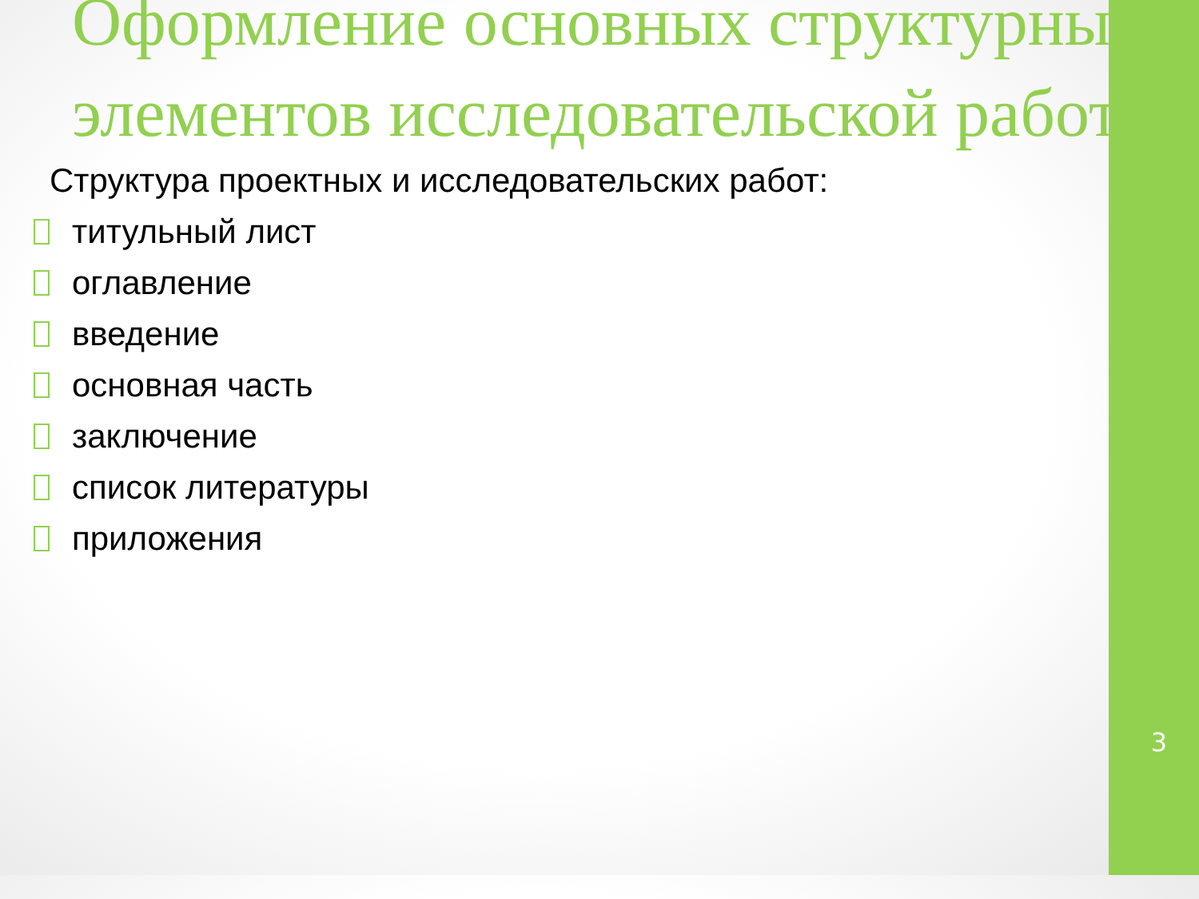Оформление основных структурных элементов исследовательской работы
Структура проектных и исследовательских работ:
титульный лист
оглавление
введение
основная часть
заключение
список литературы
приложения
3